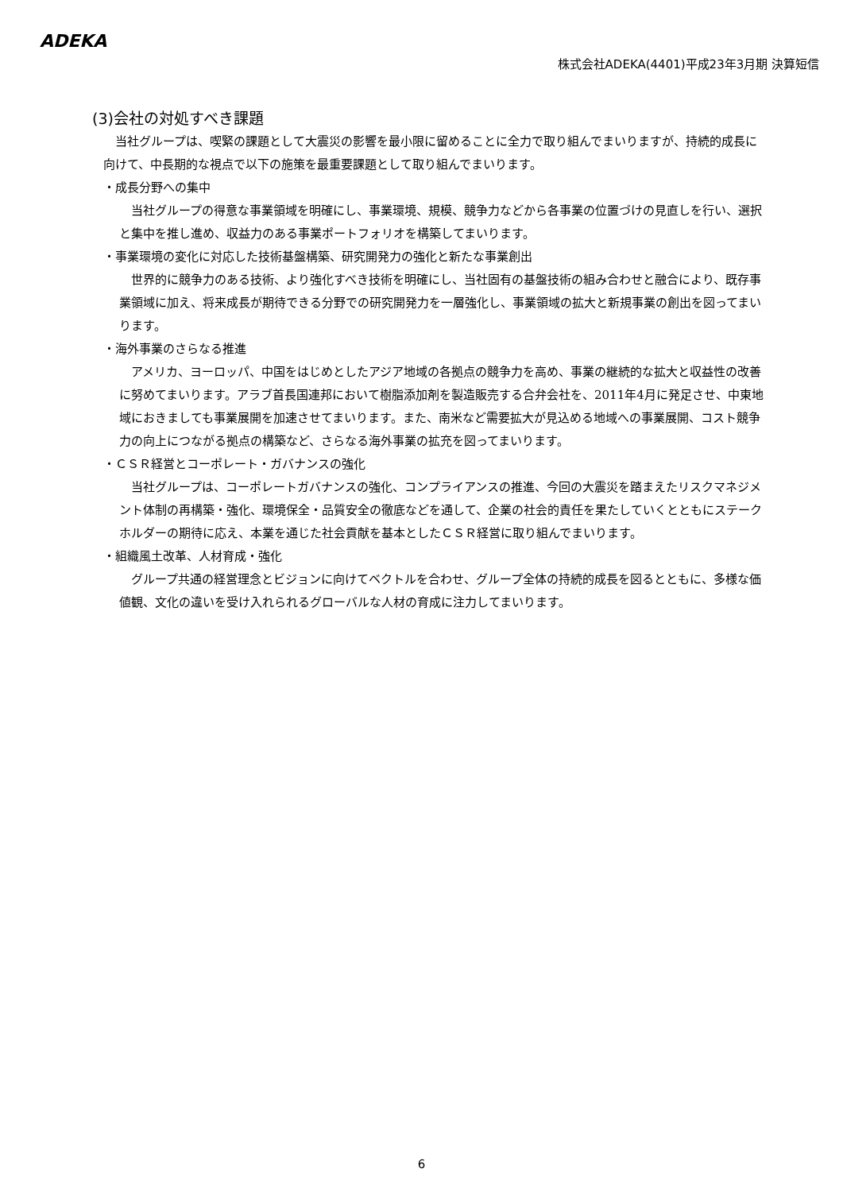ADEKA
株式会社ADEKA(4401)平成23年3月期 決算短信
(3)会社の対処すべき課題
当社グループは、喫緊の課題として大震災の影響を最小限に留めることに全力で取り組んでまいりますが、持続的成長に向けて、中長期的な視点で以下の施策を最重要課題として取り組んでまいります。
・成長分野への集中
当社グループの得意な事業領域を明確にし、事業環境、規模、競争力などから各事業の位置づけの見直しを行い、選択と集中を推し進め、収益力のある事業ポートフォリオを構築してまいります。
・事業環境の変化に対応した技術基盤構築、研究開発力の強化と新たな事業創出
世界的に競争力のある技術、より強化すべき技術を明確にし、当社固有の基盤技術の組み合わせと融合により、既存事業領域に加え、将来成長が期待できる分野での研究開発力を一層強化し、事業領域の拡大と新規事業の創出を図ってまいります。
・海外事業のさらなる推進
アメリカ、ヨーロッパ、中国をはじめとしたアジア地域の各拠点の競争力を高め、事業の継続的な拡大と収益性の改善に努めてまいります。アラブ首長国連邦において樹脂添加剤を製造販売する合弁会社を、2011年4月に発足させ、中東地域におきましても事業展開を加速させてまいります。また、南米など需要拡大が見込める地域への事業展開、コスト競争力の向上につながる拠点の構築など、さらなる海外事業の拡充を図ってまいります。
・ＣＳＲ経営とコーポレート・ガバナンスの強化
当社グループは、コーポレートガバナンスの強化、コンプライアンスの推進、今回の大震災を踏まえたリスクマネジメント体制の再構築・強化、環境保全・品質安全の徹底などを通して、企業の社会的責任を果たしていくとともにステークホルダーの期待に応え、本業を通じた社会貢献を基本としたＣＳＲ経営に取り組んでまいります。
・組織風土改革、人材育成・強化
グループ共通の経営理念とビジョンに向けてベクトルを合わせ、グループ全体の持続的成長を図るとともに、多様な価値観、文化の違いを受け入れられるグローバルな人材の育成に注力してまいります。
6